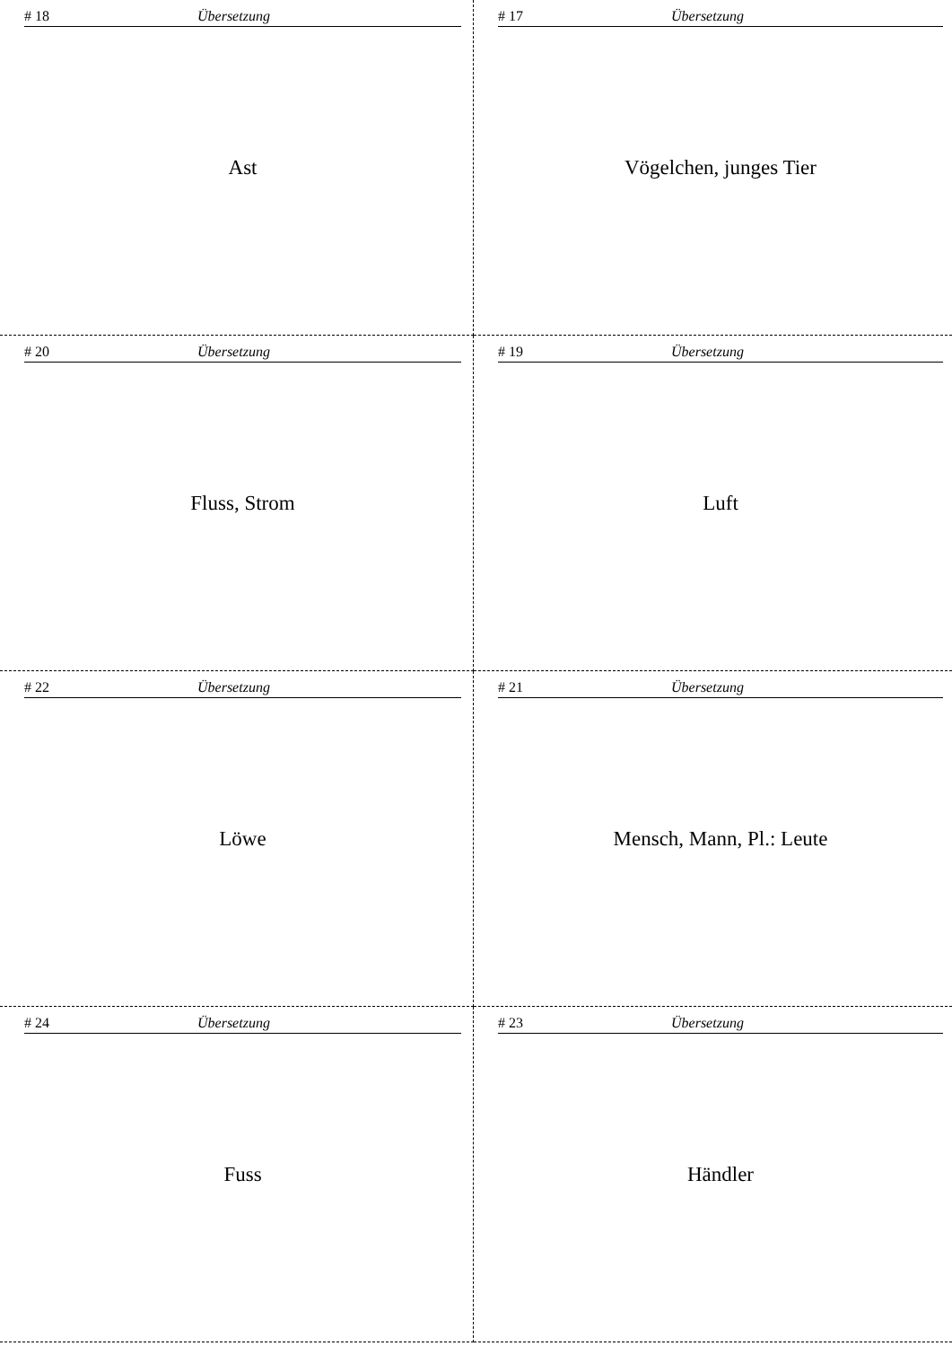# 18 Übersetzung
Ast
# 17 Übersetzung
Vögelchen, junges Tier
# 20 Übersetzung
Fluss, Strom
# 19 Übersetzung
Luft
# 22 Übersetzung
Löwe
# 21 Übersetzung
Mensch, Mann, Pl.: Leute
# 24 Übersetzung
Fuss
# 23 Übersetzung
Händler